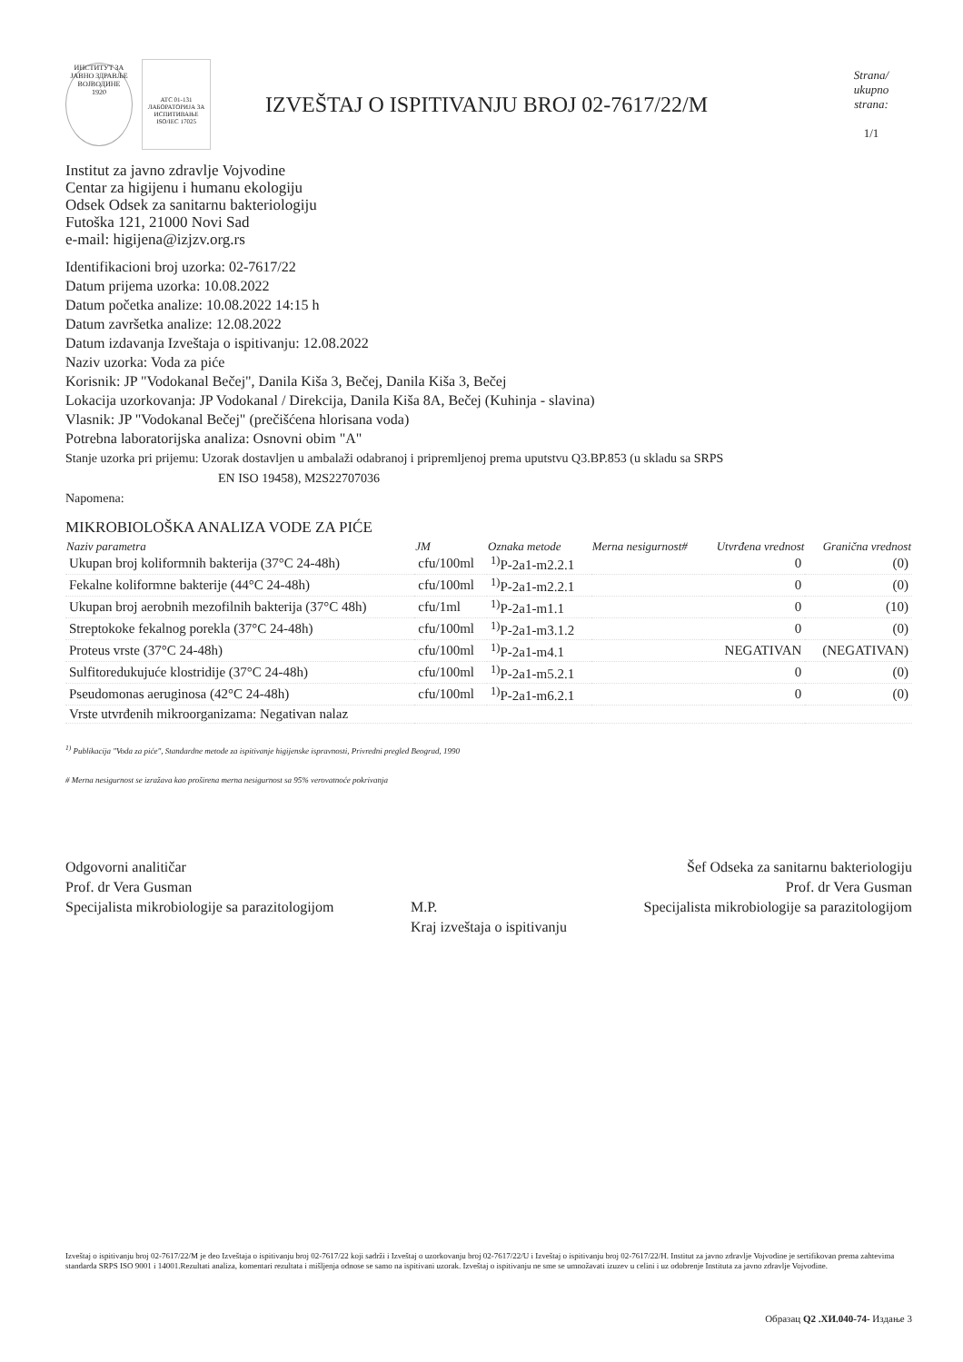ИНСТИТУТ ЗА ЈАВНО ЗДРАВЉЕ ВОЈВОДИНЕ
1920
ATC 01-131
ЛАБОРАТОРИЈА ЗА ИСПИТИВАЊЕ ISO/IEC 17025
IZVEŠTAJ O ISPITIVANJU BROJ 02-7617/22/M
Strana/
ukupno
strana:
1/1
Institut za javno zdravlje Vojvodine
Centar za higijenu i humanu ekologiju
Odsek Odsek za sanitarnu bakteriologiju
Futoška 121, 21000 Novi Sad
e-mail: higijena@izjzv.org.rs
Identifikacioni broj uzorka: 02-7617/22
Datum prijema uzorka: 10.08.2022
Datum početka analize: 10.08.2022 14:15 h
Datum završetka analize: 12.08.2022
Datum izdavanja Izveštaja o ispitivanju: 12.08.2022
Naziv uzorka: Voda za piće
Korisnik: JP "Vodokanal Bečej", Danila Kiša 3, Bečej, Danila Kiša 3, Bečej
Lokacija uzorkovanja: JP Vodokanal / Direkcija, Danila Kiša 8A, Bečej (Kuhinja - slavina)
Vlasnik: JP "Vodokanal Bečej" (prečišćena hlorisana voda)
Potrebna laboratorijska analiza: Osnovni obim "A"
Stanje uzorka pri prijemu: Uzorak dostavljen u ambalaži odabranoj i pripremljenoj prema uputstvu Q3.BP.853 (u skladu sa SRPS
EN ISO 19458), M2S22707036
Napomena:
MIKROBIOLOŠKA ANALIZA VODE ZA PIĆE
| Naziv parametra | JM | Oznaka metode | Merna nesigurnost# | Utvrđena vrednost | Granična vrednost |
| --- | --- | --- | --- | --- | --- |
| Ukupan broj koliformnih bakterija (37°C 24-48h) | cfu/100ml | <sup>1)</sup> P-2a1-m2.2.1 | | 0 | (0) |
| Fekalne koliformne bakterije (44°C 24-48h) | cfu/100ml | <sup>1)</sup> P-2a1-m2.2.1 | | 0 | (0) |
| Ukupan broj aerobnih mezofilnih bakterija (37°C 48h) | cfu/1ml | <sup>1)</sup> P-2a1-m1.1 | | 0 | (10) |
| Streptokoke fekalnog porekla (37°C 24-48h) | cfu/100ml | <sup>1)</sup> P-2a1-m3.1.2 | | 0 | (0) |
| Proteus vrste (37°C 24-48h) | cfu/100ml | <sup>1)</sup> P-2a1-m4.1 | | NEGATIVAN | (NEGATIVAN) |
| Sulfitoredukujuće klostridije (37°C 24-48h) | cfu/100ml | <sup>1)</sup> P-2a1-m5.2.1 | | 0 | (0) |
| Pseudomonas aeruginosa (42°C 24-48h) | cfu/100ml | <sup>1)</sup> P-2a1-m6.2.1 | | 0 | (0) |
| Vrste utvrđenih mikroorganizama: Negativan nalaz | | | | | |
<sup>1)</sup> Publikacija "Voda za piće", Standardne metode za ispitivanje higijenske ispravnosti, Privredni pregled Beograd, 1990
# Merna nesigurnost se izražava kao proširena merna nesigurnost sa 95% verovatnoće pokrivanja
Odgovorni analitičar
Prof. dr Vera Gusman
Specijalista mikrobiologije sa parazitologijom
M.P.
Kraj izveštaja o ispitivanju
Šef Odseka za sanitarnu bakteriologiju
Prof. dr Vera Gusman
Specijalista mikrobiologije sa parazitologijom
Izveštaj o ispitivanju broj 02-7617/22/M je deo Izveštaja o ispitivanju broj 02-7617/22 koji sadrži i Izveštaj o uzorkovanju broj 02-7617/22/U i Izveštaj o ispitivanju broj 02-7617/22/H. Institut za javno zdravlje Vojvodine je sertifikovan prema zahtevima standarda SRPS ISO 9001 i 14001.Rezultati analiza, komentari rezultata i mišljenja odnose se samo na ispitivani uzorak. Izveštaj o ispitivanju ne sme se umnožavati izuzev u celini i uz odobrenje Instituta za javno zdravlje Vojvodine.
Образац Q2 .ХИ.040-74- Издање 3